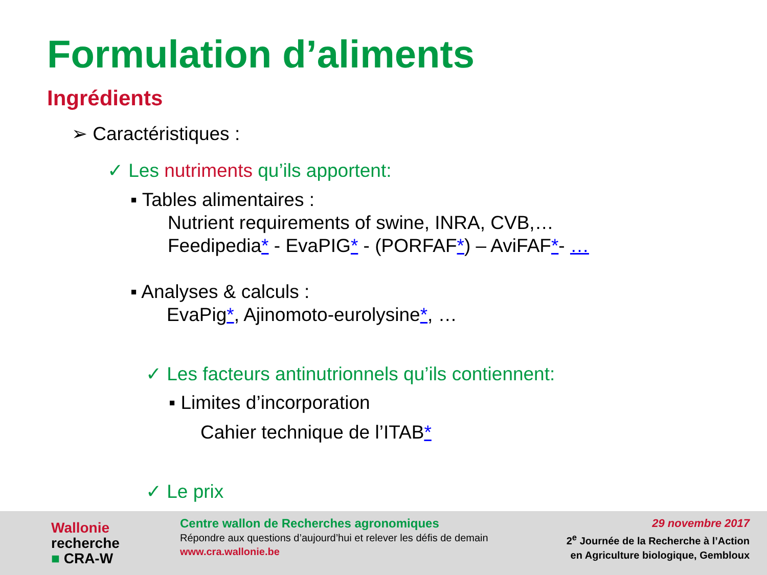Formulation d’aliments
Ingrédients
➢ Caractéristiques :
✓ Les nutriments qu’ils apportent:
▪ Tables alimentaires :
Nutrient requirements of swine, INRA, CVB,…
Feedipedia* - EvaPIG* - (PORFAF*) – AviFAF*- …
▪ Analyses & calculs :
EvaPig*, Ajinomoto-eurolysine*, …
✓ Les facteurs antinutrionnels qu’ils contiennent:
▪ Limites d’incorporation
Cahier technique de l’ITAB*
✓ Le prix
Wallonie
recherche
■ CRA-W
Centre wallon de Recherches agronomiques
Répondre aux questions d’aujourd’hui et relever les défis de demain
www.cra.wallonie.be
29 novembre 2017
2<sup>e</sup> Journée de la Recherche à l’Action
en Agriculture biologique, Gembloux